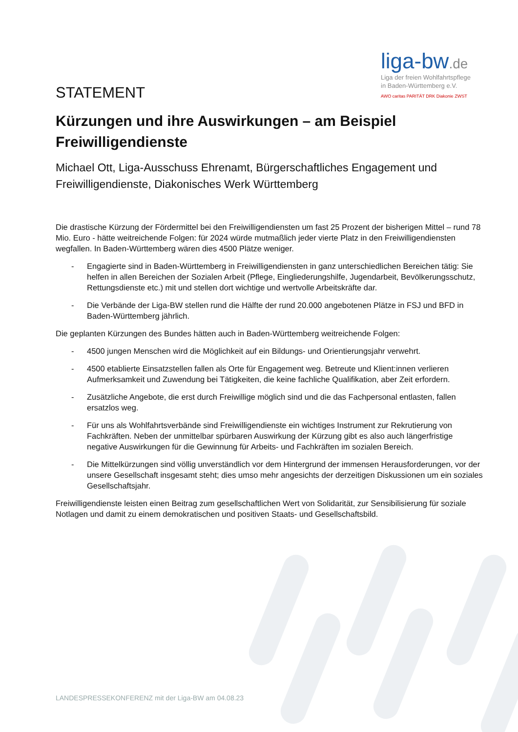liga-bw.de
Liga der freien Wohlfahrtspflege
in Baden-Württemberg e.V.
AWO caritas PARITÄT DRK Diakonie ZWST
STATEMENT
Kürzungen und ihre Auswirkungen – am Beispiel Freiwilligendienste
Michael Ott, Liga-Ausschuss Ehrenamt, Bürgerschaftliches Engagement und Freiwilligendienste, Diakonisches Werk Württemberg
Die drastische Kürzung der Fördermittel bei den Freiwilligendiensten um fast 25 Prozent der bisherigen Mittel – rund 78 Mio. Euro - hätte weitreichende Folgen: für 2024 würde mutmaßlich jeder vierte Platz in den Freiwilligendiensten wegfallen. In Baden-Württemberg wären dies 4500 Plätze weniger.
- Engagierte sind in Baden-Württemberg in Freiwilligendiensten in ganz unterschiedlichen Bereichen tätig: Sie helfen in allen Bereichen der Sozialen Arbeit (Pflege, Eingliederungshilfe, Jugendarbeit, Bevölkerungsschutz, Rettungsdienste etc.) mit und stellen dort wichtige und wertvolle Arbeitskräfte dar.
- Die Verbände der Liga-BW stellen rund die Hälfte der rund 20.000 angebotenen Plätze in FSJ und BFD in Baden-Württemberg jährlich.
Die geplanten Kürzungen des Bundes hätten auch in Baden-Württemberg weitreichende Folgen:
- 4500 jungen Menschen wird die Möglichkeit auf ein Bildungs- und Orientierungsjahr verwehrt.
- 4500 etablierte Einsatzstellen fallen als Orte für Engagement weg. Betreute und Klient:innen verlieren Aufmerksamkeit und Zuwendung bei Tätigkeiten, die keine fachliche Qualifikation, aber Zeit erfordern.
- Zusätzliche Angebote, die erst durch Freiwillige möglich sind und die das Fachpersonal entlasten, fallen ersatzlos weg.
- Für uns als Wohlfahrtsverbände sind Freiwilligendienste ein wichtiges Instrument zur Rekrutierung von Fachkräften. Neben der unmittelbar spürbaren Auswirkung der Kürzung gibt es also auch längerfristige negative Auswirkungen für die Gewinnung für Arbeits- und Fachkräften im sozialen Bereich.
- Die Mittelkürzungen sind völlig unverständlich vor dem Hintergrund der immensen Herausforderungen, vor der unsere Gesellschaft insgesamt steht; dies umso mehr angesichts der derzeitigen Diskussionen um ein soziales Gesellschaftsjahr.
Freiwilligendienste leisten einen Beitrag zum gesellschaftlichen Wert von Solidarität, zur Sensibilisierung für soziale Notlagen und damit zu einem demokratischen und positiven Staats- und Gesellschaftsbild.
LANDESPRESSEKONFERENZ mit der Liga-BW am 04.08.23